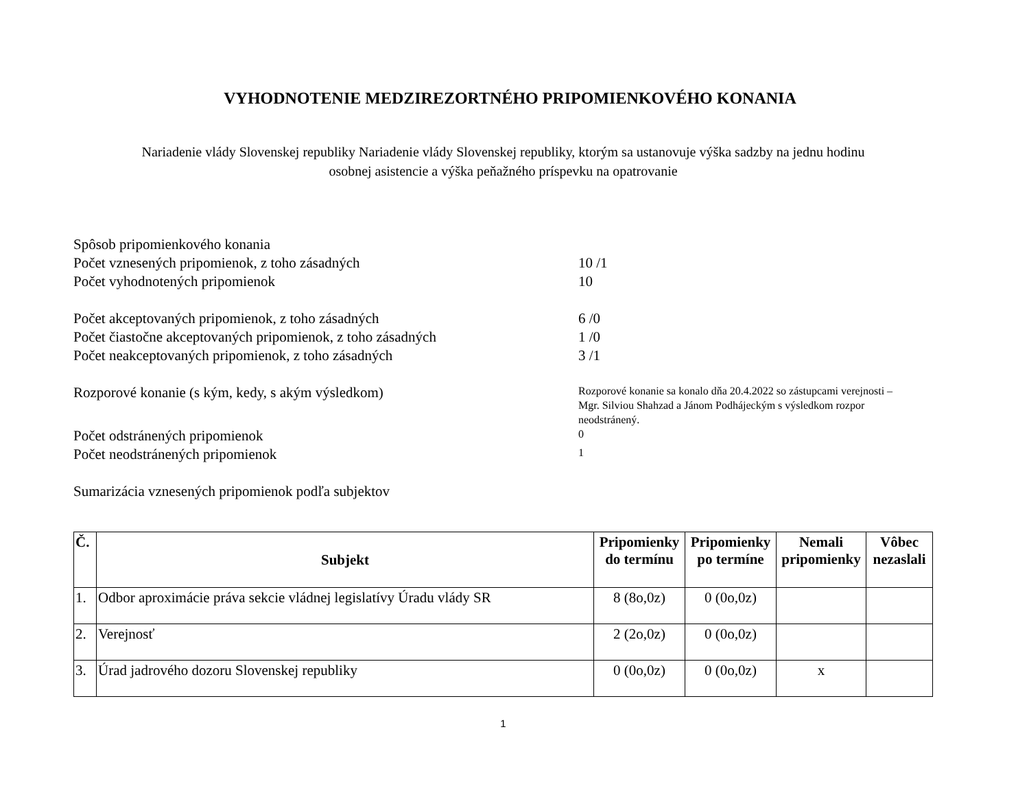VYHODNOTENIE MEDZIREZORTNÉHO PRIPOMIENKOVÉHO KONANIA
Nariadenie vlády Slovenskej republiky Nariadenie vlády Slovenskej republiky, ktorým sa ustanovuje výška sadzby na jednu hodinu
osobnej asistencie a výška peňažného príspevku na opatrovanie
Spôsob pripomienkového konania
Počet vznesených pripomienok, z toho zásadných 10 /1
Počet vyhodnotených pripomienok 10
Počet akceptovaných pripomienok, z toho zásadných 6 /0
Počet čiastočne akceptovaných pripomienok, z toho zásadných
1 /0
Počet neakceptovaných pripomienok, z toho zásadných 3 /1
Rozporové konanie (s kým, kedy, s akým výsledkom)
Rozporové konanie sa konalo dňa 20.4.2022 so zástupcami verejnosti –
Mgr. Silviou Shahzad a Jánom Podhájeckým s výsledkom rozpor
neodstránený.
Počet odstránených pripomienok
0
Počet neodstránených pripomienok
1
Sumarizácia vznesených pripomienok podľa subjektov
| Č. | Subjekt | Pripomienky do termínu | Pripomienky po termíne | Nemali pripomienky | Vôbec nezaslali |
| --- | --- | --- | --- | --- | --- |
| 1. | Odbor aproximácie práva sekcie vládnej legislatívy Úradu vlády SR | 8 (8o,0z) | 0 (0o,0z) | | |
| 2. | Verejnosť | 2 (2o,0z) | 0 (0o,0z) | | |
| 3. | Úrad jadrového dozoru Slovenskej republiky | 0 (0o,0z) | 0 (0o,0z) | x | |
1